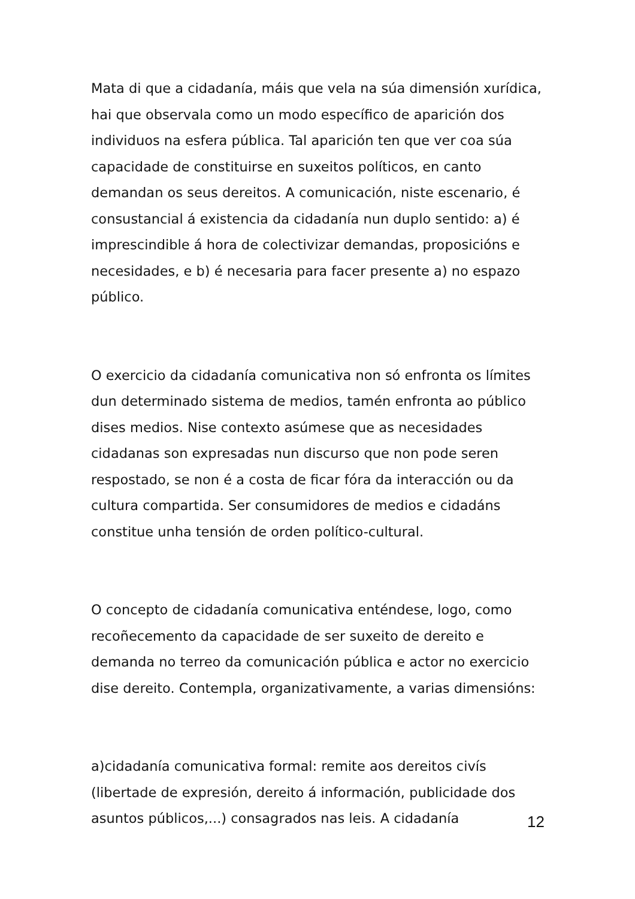Mata di que a cidadanía, máis que vela na súa dimensión xurídica, hai que observala como un modo específico de aparición dos individuos na esfera pública. Tal aparición ten que ver coa súa capacidade de constituirse en suxeitos políticos, en canto demandan os seus dereitos. A comunicación, niste escenario, é consustancial á existencia da cidadanía nun duplo sentido: a) é imprescindible á hora de colectivizar demandas, proposicións e necesidades, e b) é necesaria para facer presente a) no espazo público.
O exercicio da cidadanía comunicativa non só enfronta os límites dun determinado sistema de medios, tamén enfronta ao público dises medios. Nise contexto asúmese que as necesidades cidadanas son expresadas nun discurso que non pode seren respostado, se non é a costa de ficar fóra da interacción ou da cultura compartida. Ser consumidores de medios e cidadáns constitue unha tensión de orden político-cultural.
O concepto de cidadanía comunicativa enténdese, logo, como recoñecemento da capacidade de ser suxeito de dereito e demanda no terreo da comunicación pública e actor no exercicio dise dereito. Contempla, organizativamente, a varias dimensións:
a)cidadanía comunicativa formal: remite aos dereitos civís (libertade de expresión, dereito á información, publicidade dos asuntos públicos,...) consagrados nas leis. A cidadanía
12